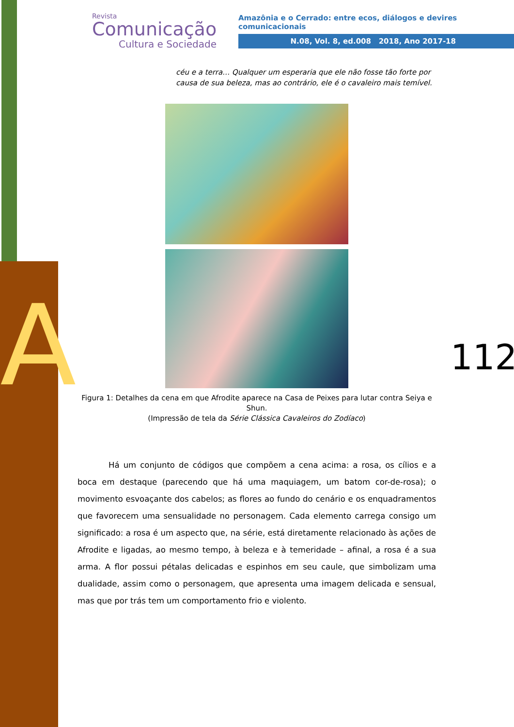A
Revista
Comunicação
Cultura e Sociedade
Amazônia e o Cerrado: entre ecos, diálogos e devires comunicacionais
N.08, Vol. 8, ed.008 2018, Ano 2017-18
céu e a terra… Qualquer um esperaria que ele não fosse tão forte por causa de sua beleza, mas ao contrário, ele é o cavaleiro mais temível.
Figura 1: Detalhes da cena em que Afrodite aparece na Casa de Peixes para lutar contra Seiya e Shun.
(Impressão de tela da Série Clássica Cavaleiros do Zodíaco)
Há um conjunto de códigos que compõem a cena acima: a rosa, os cílios e a boca em destaque (parecendo que há uma maquiagem, um batom cor-de-rosa); o movimento esvoaçante dos cabelos; as flores ao fundo do cenário e os enquadramentos que favorecem uma sensualidade no personagem. Cada elemento carrega consigo um significado: a rosa é um aspecto que, na série, está diretamente relacionado às ações de Afrodite e ligadas, ao mesmo tempo, à beleza e à temeridade – afinal, a rosa é a sua arma. A flor possui pétalas delicadas e espinhos em seu caule, que simbolizam uma dualidade, assim como o personagem, que apresenta uma imagem delicada e sensual, mas que por trás tem um comportamento frio e violento.
112